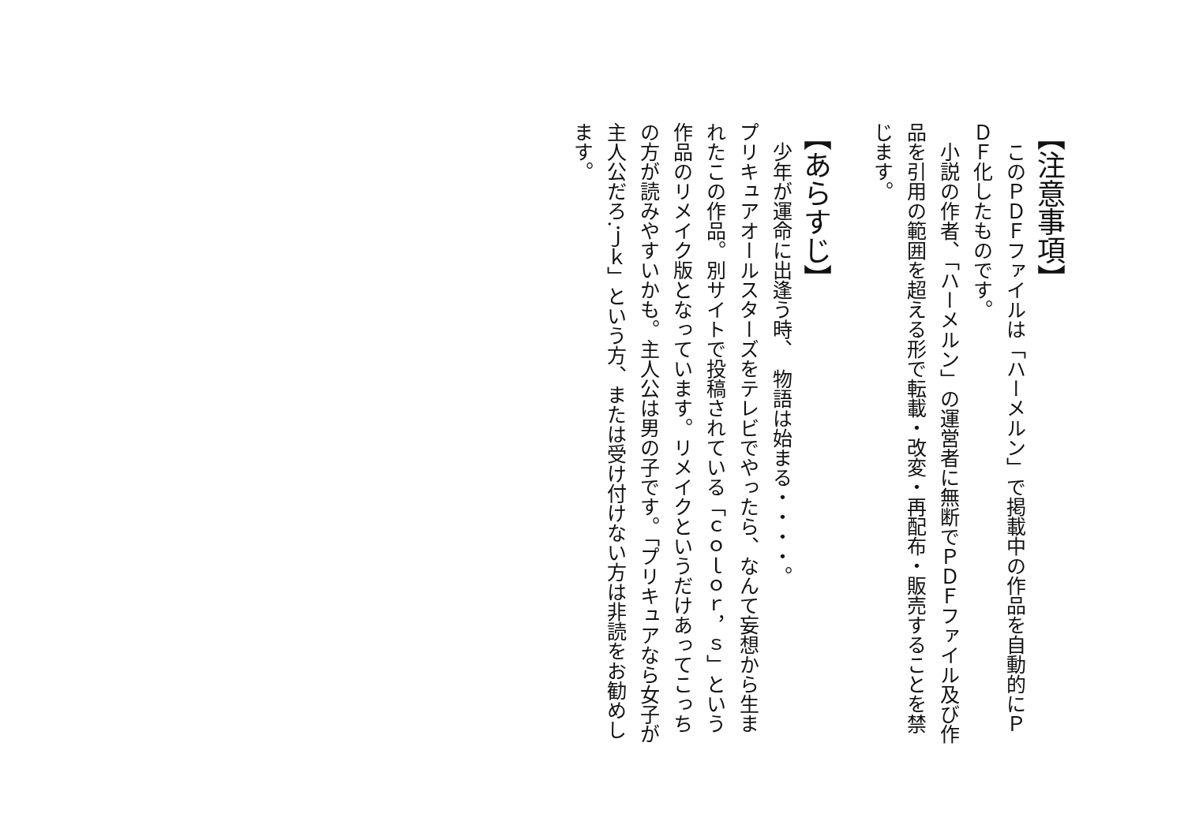【注意事項】
　このＰＤＦファイルは「ハーメルン」で掲載中の作品を自動的にＰＤＦ化したものです。
　小説の作者、「ハーメルン」の運営者に無断でＰＤＦファイル及び作品を引用の範囲を超える形で転載・改変・再配布・販売することを禁じます。
【あらすじ】
　少年が運命に出逢う時、　物語は始まる・・・・。
プリキュアオールスターズをテレビでやったら、なんて妄想から生まれたこの作品。別サイトで投稿されている「ｃｏｌｏｒ，ｓ」という作品のリメイク版となっています。リメイクというだけあってこっちの方が読みやすいかも。主人公は男の子です。「プリキュアなら女子が主人公だろ.ｊｋ」という方、または受け付けない方は非読をお勧めします。